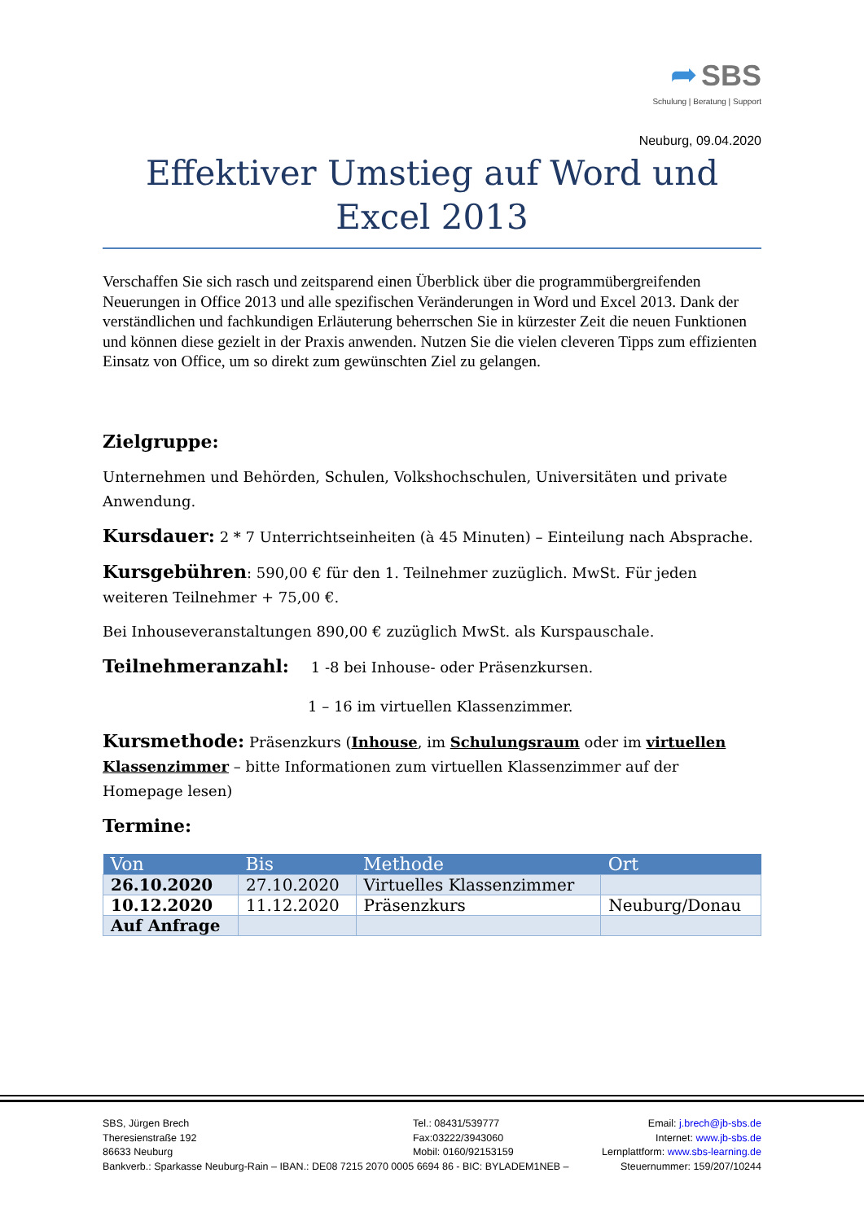➦ SBS
Schulung | Beratung | Support
Neuburg, 09.04.2020
Effektiver Umstieg auf Word und Excel 2013
Verschaffen Sie sich rasch und zeitsparend einen Überblick über die programmübergreifenden Neuerungen in Office 2013 und alle spezifischen Veränderungen in Word und Excel 2013. Dank der verständlichen und fachkundigen Erläuterung beherrschen Sie in kürzester Zeit die neuen Funktionen und können diese gezielt in der Praxis anwenden. Nutzen Sie die vielen cleveren Tipps zum effizienten Einsatz von Office, um so direkt zum gewünschten Ziel zu gelangen.
Zielgruppe:
Unternehmen und Behörden, Schulen, Volkshochschulen, Universitäten und private Anwendung.
Kursdauer: 2 * 7 Unterrichtseinheiten (à 45 Minuten) – Einteilung nach Absprache.
Kursgebühren: 590,00 € für den 1. Teilnehmer zuzüglich. MwSt. Für jeden weiteren Teilnehmer + 75,00 €.
Bei Inhouseveranstaltungen 890,00 € zuzüglich MwSt. als Kurspauschale.
Teilnehmeranzahl: 1 -8 bei Inhouse- oder Präsenzkursen.
1 – 16 im virtuellen Klassenzimmer.
Kursmethode: Präsenzkurs (Inhouse, im Schulungsraum oder im virtuellen Klassenzimmer – bitte Informationen zum virtuellen Klassenzimmer auf der Homepage lesen)
Termine:
| Von | Bis | Methode | Ort |
| --- | --- | --- | --- |
| 26.10.2020 | 27.10.2020 | Virtuelles Klassenzimmer | |
| 10.12.2020 | 11.12.2020 | Präsenzkurs | Neuburg/Donau |
| Auf Anfrage | | | |
SBS, Jürgen Brech
Theresienstraße 192
86633 Neuburg
Bankverb.: Sparkasse Neuburg-Rain – IBAN.: DE08 7215 2070 0005 6694 86 - BIC: BYLADEM1NEB –
Tel.: 08431/539777
Fax:03222/3943060
Mobil: 0160/92153159
Email: j.brech@jb-sbs.de
Internet: www.jb-sbs.de
Lernplattform: www.sbs-learning.de
Steuernummer: 159/207/10244